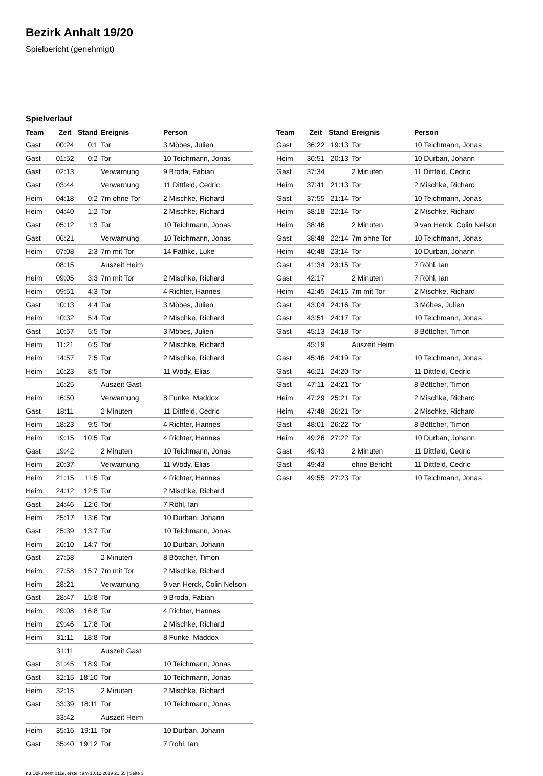Bezirk Anhalt 19/20
Spielbericht (genehmigt)
Spielverlauf
| Team | Zeit | Stand | Ereignis | Person |
| --- | --- | --- | --- | --- |
| Gast | 00:24 | 0:1 | Tor | 3 Möbes, Julien |
| Gast | 01:52 | 0:2 | Tor | 10 Teichmann, Jonas |
| Gast | 02:13 | | Verwarnung | 9 Broda, Fabian |
| Gast | 03:44 | | Verwarnung | 11 Dittfeld, Cedric |
| Heim | 04:18 | 0:2 | 7m ohne Tor | 2 Mischke, Richard |
| Heim | 04:40 | 1:2 | Tor | 2 Mischke, Richard |
| Gast | 05:12 | 1:3 | Tor | 10 Teichmann, Jonas |
| Gast | 06:21 | | Verwarnung | 10 Teichmann, Jonas |
| Heim | 07:08 | 2:3 | 7m mit Tor | 14 Fathke, Luke |
| | 08:15 | | Auszeit Heim | |
| Heim | 09:05 | 3:3 | 7m mit Tor | 2 Mischke, Richard |
| Heim | 09:51 | 4:3 | Tor | 4 Richter, Hannes |
| Gast | 10:13 | 4:4 | Tor | 3 Möbes, Julien |
| Heim | 10:32 | 5:4 | Tor | 2 Mischke, Richard |
| Gast | 10:57 | 5:5 | Tor | 3 Möbes, Julien |
| Heim | 11:21 | 6:5 | Tor | 2 Mischke, Richard |
| Heim | 14:57 | 7:5 | Tor | 2 Mischke, Richard |
| Heim | 16:23 | 8:5 | Tor | 11 Wödy, Elias |
| | 16:25 | | Auszeit Gast | |
| Heim | 16:50 | | Verwarnung | 8 Funke, Maddox |
| Gast | 18:11 | | 2 Minuten | 11 Dittfeld, Cedric |
| Heim | 18:23 | 9:5 | Tor | 4 Richter, Hannes |
| Heim | 19:15 | 10:5 | Tor | 4 Richter, Hannes |
| Gast | 19:42 | | 2 Minuten | 10 Teichmann, Jonas |
| Heim | 20:37 | | Verwarnung | 11 Wödy, Elias |
| Heim | 21:15 | 11:5 | Tor | 4 Richter, Hannes |
| Heim | 24:12 | 12:5 | Tor | 2 Mischke, Richard |
| Gast | 24:46 | 12:6 | Tor | 7 Röhl, Ian |
| Heim | 25:17 | 13:6 | Tor | 10 Durban, Johann |
| Gast | 25:39 | 13:7 | Tor | 10 Teichmann, Jonas |
| Heim | 26:10 | 14:7 | Tor | 10 Durban, Johann |
| Gast | 27:58 | | 2 Minuten | 8 Böttcher, Timon |
| Heim | 27:58 | 15:7 | 7m mit Tor | 2 Mischke, Richard |
| Heim | 28:21 | | Verwarnung | 9 van Herck, Colin Nelson |
| Gast | 28:47 | 15:8 | Tor | 9 Broda, Fabian |
| Heim | 29:08 | 16:8 | Tor | 4 Richter, Hannes |
| Heim | 29:46 | 17:8 | Tor | 2 Mischke, Richard |
| Heim | 31:11 | 18:8 | Tor | 8 Funke, Maddox |
| | 31:11 | | Auszeit Gast | |
| Gast | 31:45 | 18:9 | Tor | 10 Teichmann, Jonas |
| Gast | 32:15 | 18:10 | Tor | 10 Teichmann, Jonas |
| Heim | 32:15 | | 2 Minuten | 2 Mischke, Richard |
| Gast | 33:39 | 18:11 | Tor | 10 Teichmann, Jonas |
| | 33:42 | | Auszeit Heim | |
| Heim | 35:16 | 19:11 | Tor | 10 Durban, Johann |
| Gast | 35:40 | 19:12 | Tor | 7 Röhl, Ian |
| Team | Zeit | Stand | Ereignis | Person |
| --- | --- | --- | --- | --- |
| Gast | 36:22 | 19:13 | Tor | 10 Teichmann, Jonas |
| Heim | 36:51 | 20:13 | Tor | 10 Durban, Johann |
| Gast | 37:34 | | 2 Minuten | 11 Dittfeld, Cedric |
| Heim | 37:41 | 21:13 | Tor | 2 Mischke, Richard |
| Gast | 37:55 | 21:14 | Tor | 10 Teichmann, Jonas |
| Heim | 38:18 | 22:14 | Tor | 2 Mischke, Richard |
| Heim | 38:46 | | 2 Minuten | 9 van Herck, Colin Nelson |
| Gast | 38:48 | 22:14 | 7m ohne Tor | 10 Teichmann, Jonas |
| Heim | 40:48 | 23:14 | Tor | 10 Durban, Johann |
| Gast | 41:34 | 23:15 | Tor | 7 Röhl, Ian |
| Gast | 42:17 | | 2 Minuten | 7 Röhl, Ian |
| Heim | 42:45 | 24:15 | 7m mit Tor | 2 Mischke, Richard |
| Gast | 43:04 | 24:16 | Tor | 3 Möbes, Julien |
| Gast | 43:51 | 24:17 | Tor | 10 Teichmann, Jonas |
| Gast | 45:13 | 24:18 | Tor | 8 Böttcher, Timon |
| | 45:19 | | Auszeit Heim | |
| Gast | 45:46 | 24:19 | Tor | 10 Teichmann, Jonas |
| Gast | 46:21 | 24:20 | Tor | 11 Dittfeld, Cedric |
| Gast | 47:11 | 24:21 | Tor | 8 Böttcher, Timon |
| Heim | 47:29 | 25:21 | Tor | 2 Mischke, Richard |
| Heim | 47:48 | 26:21 | Tor | 2 Mischke, Richard |
| Gast | 48:01 | 26:22 | Tor | 8 Böttcher, Timon |
| Heim | 49:26 | 27:22 | Tor | 10 Durban, Johann |
| Gast | 49:43 | | 2 Minuten | 11 Dittfeld, Cedric |
| Gast | 49:43 | | ohne Bericht | 11 Dittfeld, Cedric |
| Gast | 49:55 | 27:23 | Tor | 10 Teichmann, Jonas |
nu.Dokument 011e, erstellt am 10.12.2019 21:55 | Seite 3